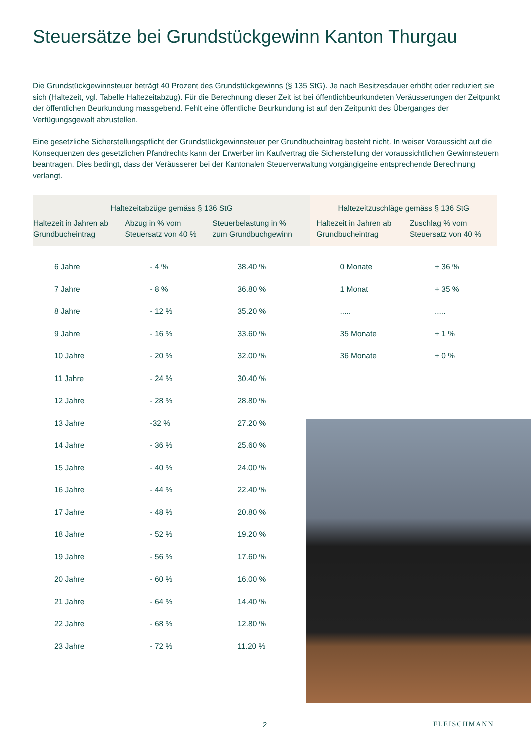Steuersätze bei Grundstückgewinn Kanton Thurgau
Die Grundstückgewinnsteuer beträgt 40 Prozent des Grundstückgewinns (§ 135 StG). Je nach Besitzesdauer erhöht oder reduziert sie sich (Haltezeit, vgl. Tabelle Haltezeitabzug). Für die Berechnung dieser Zeit ist bei öffentlichbeurkundeten Veräusserungen der Zeitpunkt der öffentlichen Beurkundung massgebend. Fehlt eine öffentliche Beurkundung ist auf den Zeitpunkt des Überganges der Verfügungsgewalt abzustellen.
Eine gesetzliche Sicherstellungspflicht der Grundstückgewinnsteuer per Grundbucheintrag besteht nicht. In weiser Voraussicht auf die Konsequenzen des gesetzlichen Pfandrechts kann der Erwerber im Kaufvertrag die Sicherstellung der voraussichtlichen Gewinnsteuern beantragen. Dies bedingt, dass der Veräusserer bei der Kantonalen Steuerverwaltung vorgängigeine entsprechende Berechnung verlangt.
| Haltezeitabzüge gemäss § 136 StG | | | Haltezeitzuschläge gemäss § 136 StG | |
| --- | --- | --- | --- | --- |
| Haltezeit in Jahren ab Grundbucheintrag | Abzug in % vom Steuersatz von 40 % | Steuerbelastung in % zum Grundbuchgewinn | Haltezeit in Jahren ab Grundbucheintrag | Zuschlag % vom Steuersatz von 40 % |
| 6 Jahre | - 4 % | 38.40 % | 0 Monate | + 36 % |
| 7 Jahre | - 8 % | 36.80 % | 1 Monat | + 35 % |
| 8 Jahre | - 12 % | 35.20 % | ..... | ..... |
| 9 Jahre | - 16 % | 33.60 % | 35 Monate | + 1 % |
| 10 Jahre | - 20 % | 32.00 % | 36 Monate | + 0 % |
| 11 Jahre | - 24 % | 30.40 % | | |
| 12 Jahre | - 28 % | 28.80 % | | |
| 13 Jahre | -32 % | 27.20 % | | |
| 14 Jahre | - 36 % | 25.60 % | | |
| 15 Jahre | - 40 % | 24.00 % | | |
| 16 Jahre | - 44 % | 22.40 % | | |
| 17 Jahre | - 48 % | 20.80 % | | |
| 18 Jahre | - 52 % | 19.20 % | | |
| 19 Jahre | - 56 % | 17.60 % | | |
| 20 Jahre | - 60 % | 16.00 % | | |
| 21 Jahre | - 64 % | 14.40 % | | |
| 22 Jahre | - 68 % | 12.80 % | | |
| 23 Jahre | - 72 % | 11.20 % | | |
2 FLEISCHMANN